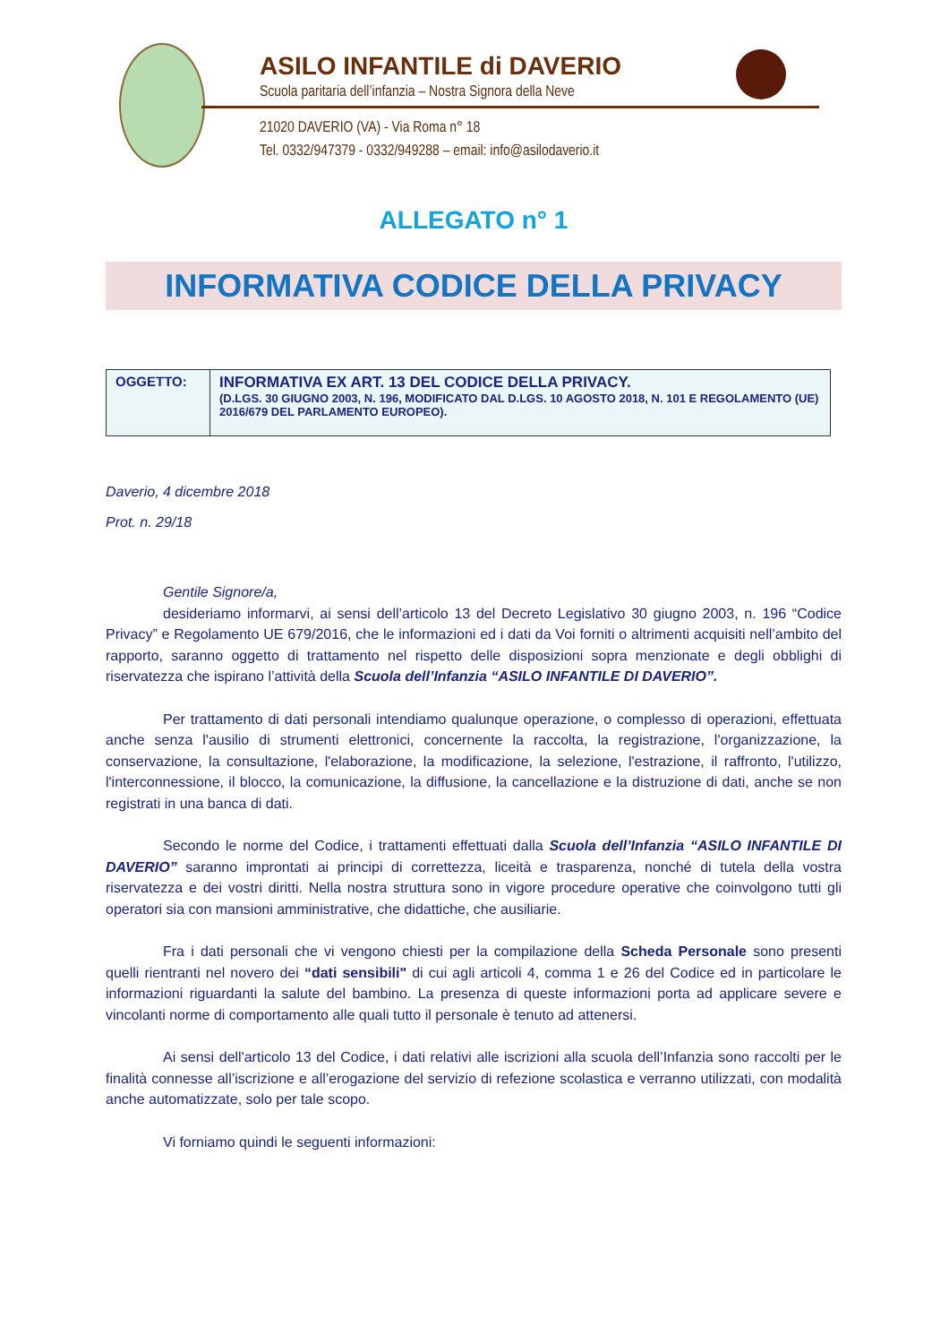ASILO INFANTILE di DAVERIO
Scuola paritaria dell’infanzia – Nostra Signora della Neve
21020 DAVERIO (VA) - Via Roma n° 18
Tel. 0332/947379 - 0332/949288 – email: info@asilodaverio.it
ALLEGATO n° 1
INFORMATIVA CODICE DELLA PRIVACY
| OGGETTO: | INFORMATIVA EX ART. 13 DEL CODICE DELLA PRIVACY. (D.LGS. 30 GIUGNO 2003, N. 196, MODIFICATO DAL D.LGS. 10 AGOSTO 2018, N. 101 E REGOLAMENTO (UE) 2016/679 DEL PARLAMENTO EUROPEO). |
Daverio, 4 dicembre 2018
Prot. n. 29/18
Gentile Signore/a,
desideriamo informarvi, ai sensi dell’articolo 13 del Decreto Legislativo 30 giugno 2003, n. 196 “Codice Privacy” e Regolamento UE 679/2016, che le informazioni ed i dati da Voi forniti o altrimenti acquisiti nell’ambito del rapporto, saranno oggetto di trattamento nel rispetto delle disposizioni sopra menzionate e degli obblighi di riservatezza che ispirano l’attività della Scuola dell’Infanzia “ASILO INFANTILE DI DAVERIO”.
Per trattamento di dati personali intendiamo qualunque operazione, o complesso di operazioni, effettuata anche senza l'ausilio di strumenti elettronici, concernente la raccolta, la registrazione, l'organizzazione, la conservazione, la consultazione, l'elaborazione, la modificazione, la selezione, l'estrazione, il raffronto, l'utilizzo, l'interconnessione, il blocco, la comunicazione, la diffusione, la cancellazione e la distruzione di dati, anche se non registrati in una banca di dati.
Secondo le norme del Codice, i trattamenti effettuati dalla Scuola dell’Infanzia “ASILO INFANTILE DI DAVERIO” saranno improntati ai principi di correttezza, liceità e trasparenza, nonché di tutela della vostra riservatezza e dei vostri diritti. Nella nostra struttura sono in vigore procedure operative che coinvolgono tutti gli operatori sia con mansioni amministrative, che didattiche, che ausiliarie.
Fra i dati personali che vi vengono chiesti per la compilazione della Scheda Personale sono presenti quelli rientranti nel novero dei “dati sensibili" di cui agli articoli 4, comma 1 e 26 del Codice ed in particolare le informazioni riguardanti la salute del bambino. La presenza di queste informazioni porta ad applicare severe e vincolanti norme di comportamento alle quali tutto il personale è tenuto ad attenersi.
Ai sensi dell'articolo 13 del Codice, i dati relativi alle iscrizioni alla scuola dell’Infanzia sono raccolti per le finalità connesse all’iscrizione e all’erogazione del servizio di refezione scolastica e verranno utilizzati, con modalità anche automatizzate, solo per tale scopo.
Vi forniamo quindi le seguenti informazioni: